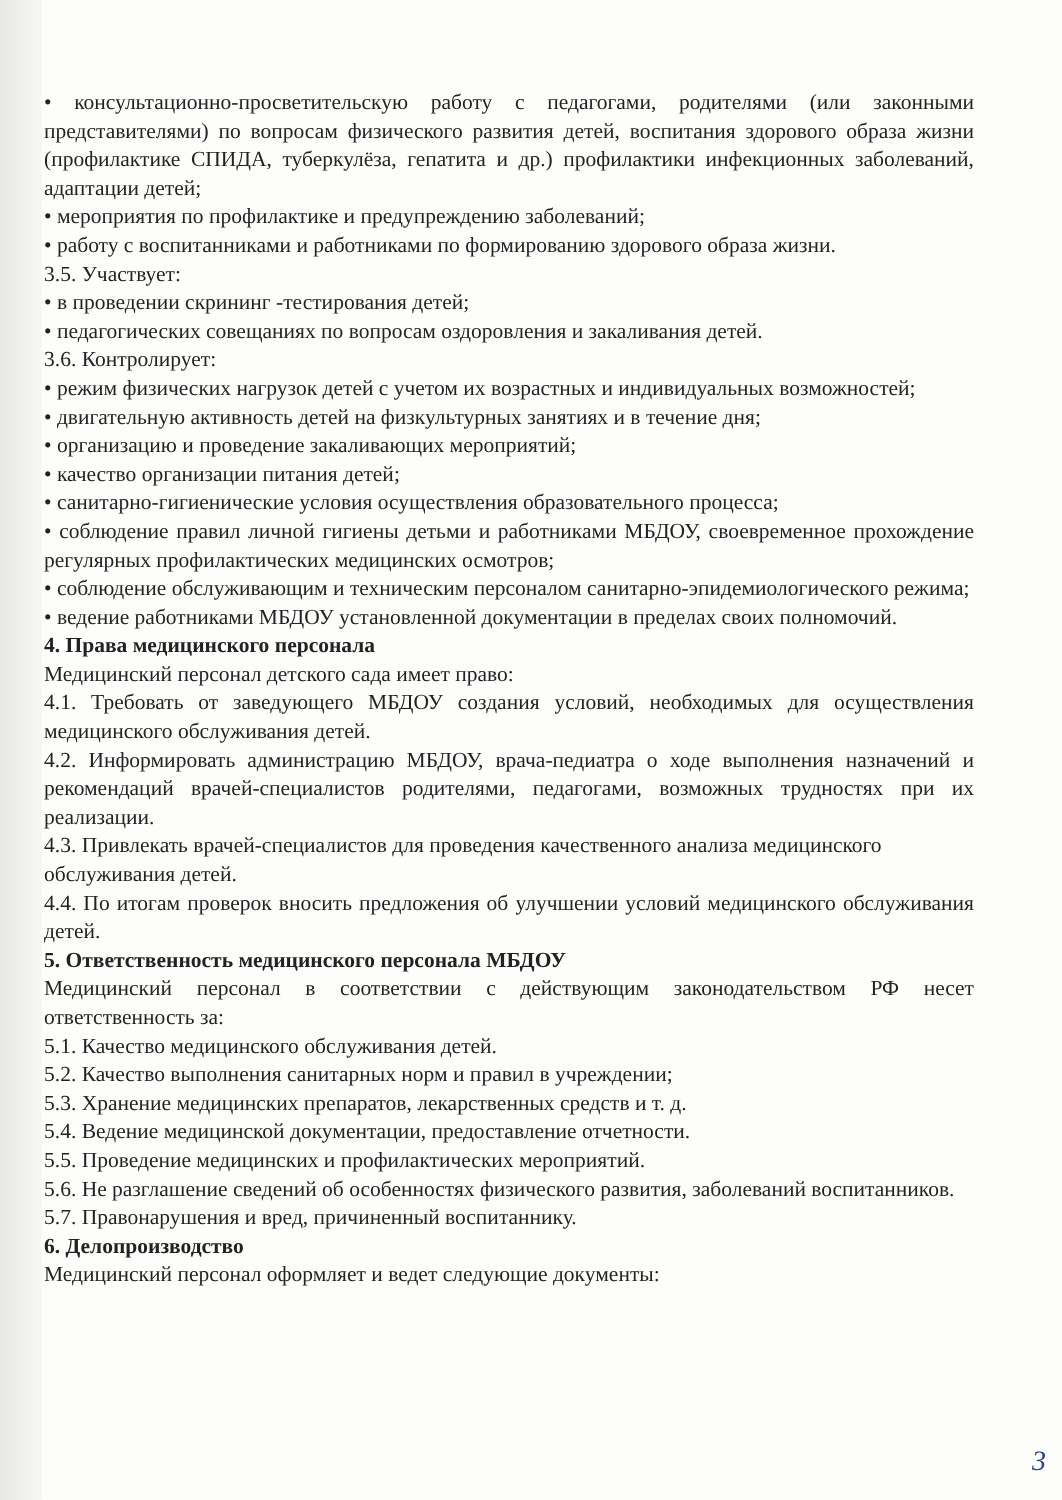• консультационно-просветительскую работу с педагогами, родителями (или законными представителями) по вопросам физического развития детей, воспитания здорового образа жизни (профилактике СПИДА, туберкулёза, гепатита и др.) профилактики инфекционных заболеваний, адаптации детей;
• мероприятия по профилактике и предупреждению заболеваний;
• работу с воспитанниками и работниками по формированию здорового образа жизни.
3.5. Участвует:
• в проведении скрининг -тестирования детей;
• педагогических совещаниях по вопросам оздоровления и закаливания детей.
3.6. Контролирует:
• режим физических нагрузок детей с учетом их возрастных и индивидуальных возможностей;
• двигательную активность детей на физкультурных занятиях и в течение дня;
• организацию и проведение закаливающих мероприятий;
• качество организации питания детей;
• санитарно-гигиенические условия осуществления образовательного процесса;
• соблюдение правил личной гигиены детьми и работниками МБДОУ, своевременное прохождение регулярных профилактических медицинских осмотров;
• соблюдение обслуживающим и техническим персоналом санитарно-эпидемиологического режима;
• ведение работниками МБДОУ установленной документации в пределах своих полномочий.
4. Права медицинского персонала
Медицинский персонал детского сада имеет право:
4.1. Требовать от заведующего МБДОУ создания условий, необходимых для осуществления медицинского обслуживания детей.
4.2. Информировать администрацию МБДОУ, врача-педиатра о ходе выполнения назначений и рекомендаций врачей-специалистов родителями, педагогами, возможных трудностях при их реализации.
4.3. Привлекать врачей-специалистов для проведения качественного анализа медицинского
обслуживания детей.
4.4. По итогам проверок вносить предложения об улучшении условий медицинского обслуживания детей.
5. Ответственность медицинского персонала МБДОУ
Медицинский персонал в соответствии с действующим законодательством РФ несет ответственность за:
5.1. Качество медицинского обслуживания детей.
5.2. Качество выполнения санитарных норм и правил в учреждении;
5.3. Хранение медицинских препаратов, лекарственных средств и т. д.
5.4. Ведение медицинской документации, предоставление отчетности.
5.5. Проведение медицинских и профилактических мероприятий.
5.6. Не разглашение сведений об особенностях физического развития, заболеваний воспитанников.
5.7. Правонарушения и вред, причиненный воспитаннику.
6. Делопроизводство
Медицинский персонал оформляет и ведет следующие документы:
3